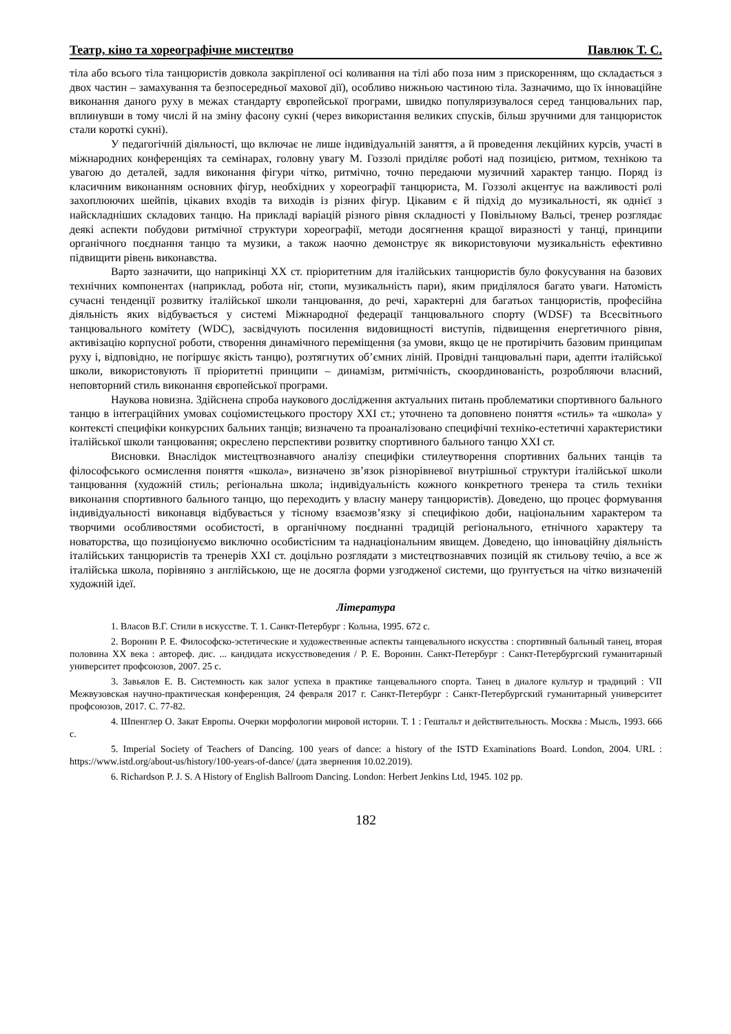Театр, кіно та хореографічне мистецтво Павлюк Т. С.
тіла або всього тіла танцюристів довкола закріпленої осі коливання на тілі або поза ним з прискоренням, що складається з двох частин – замахування та безпосередньої махової дії), особливо нижньою частиною тіла. Зазначимо, що їх інноваційне виконання даного руху в межах стандарту європейської програми, швидко популяризувалося серед танцювальних пар, вплинувши в тому числі й на зміну фасону сукні (через використання великих спусків, більш зручними для танцюристок стали короткі сукні).
У педагогічній діяльності, що включає не лише індивідуальній заняття, а й проведення лекційних курсів, участі в міжнародних конференціях та семінарах, головну увагу М. Гоззолі приділяє роботі над позицією, ритмом, технікою та увагою до деталей, задля виконання фігури чітко, ритмічно, точно передаючи музичний характер танцю. Поряд із класичним виконанням основних фігур, необхідних у хореографії танцюриста, М. Гоззолі акцентує на важливості ролі захоплюючих шейпів, цікавих входів та виходів із різних фігур. Цікавим є й підхід до музикальності, як однієї з найскладніших складових танцю. На прикладі варіацій різного рівня складності у Повільному Вальсі, тренер розглядає деякі аспекти побудови ритмічної структури хореографії, методи досягнення кращої виразності у танці, принципи органічного поєднання танцю та музики, а також наочно демонструє як використовуючи музикальність ефективно підвищити рівень виконавства.
Варто зазначити, що наприкінці ХХ ст. пріоритетним для італійських танцюристів було фокусування на базових технічних компонентах (наприклад, робота ніг, стопи, музикальність пари), яким приділялося багато уваги. Натомість сучасні тенденції розвитку італійської школи танцювання, до речі, характерні для багатьох танцюристів, професійна діяльність яких відбувається у системі Міжнародної федерації танцювального спорту (WDSF) та Всесвітнього танцювального комітету (WDC), засвідчують посилення видовищності виступів, підвищення енергетичного рівня, активізацію корпусної роботи, створення динамічного переміщення (за умови, якщо це не протирічить базовим принципам руху і, відповідно, не погіршує якість танцю), розтягнутих об’ємних ліній. Провідні танцювальні пари, адепти італійської школи, використовують її пріоритетні принципи – динамізм, ритмічність, скоординованість, розробляючи власний, неповторний стиль виконання європейської програми.
Наукова новизна. Здійснена спроба наукового дослідження актуальних питань проблематики спортивного бального танцю в інтеграційних умовах соціомистецького простору ХХІ ст.; уточнено та доповнено поняття «стиль» та «школа» у контексті специфіки конкурсних бальних танців; визначено та проаналізовано специфічні техніко-естетичні характеристики італійської школи танцювання; окреслено перспективи розвитку спортивного бального танцю ХХІ ст.
Висновки. Внаслідок мистецтвознавчого аналізу специфіки стилеутворення спортивних бальних танців та філософського осмислення поняття «школа», визначено зв’язок різнорівневої внутрішньої структури італійської школи танцювання (художній стиль; регіональна школа; індивідуальність кожного конкретного тренера та стиль техніки виконання спортивного бального танцю, що переходить у власну манеру танцюристів). Доведено, що процес формування індивідуальності виконавця відбувається у тісному взаємозв’язку зі специфікою доби, національним характером та творчими особливостями особистості, в органічному поєднанні традицій регіонального, етнічного характеру та новаторства, що позиціонуємо виключно особистісним та наднаціональним явищем. Доведено, що інноваційну діяльність італійських танцюристів та тренерів ХХІ ст. доцільно розглядати з мистецтвознавчих позицій як стильову течію, а все ж італійська школа, порівняно з англійською, ще не досягла форми узгодженої системи, що ґрунтується на чітко визначеній художній ідеї.
Література
1. Власов В.Г. Стили в искусстве. Т. 1. Санкт-Петербург : Кольна, 1995. 672 с.
2. Воронин Р. Е. Философско-эстетические и художественные аспекты танцевального искусства : спортивный бальный танец, вторая половина ХХ века : автореф. дис. ... кандидата искусствоведения / Р. Е. Воронин. Санкт-Петербург : Санкт-Петербургский гуманитарный университет профсоюзов, 2007. 25 с.
3. Завьялов Е. В. Системность как залог успеха в практике танцевального спорта. Танец в диалоге культур и традиций : VII Межвузовская научно-практическая конференция, 24 февраля 2017 г. Санкт-Петербург : Санкт-Петербургский гуманитарный университет профсоюзов, 2017. С. 77-82.
4. Шпенглер О. Закат Европы. Очерки морфологии мировой истории. Т. 1 : Гештальт и действительность. Москва : Мысль, 1993. 666 с.
5. Imperial Society of Teachers of Dancing. 100 years of dance: a history of the ISTD Examinations Board. London, 2004. URL : https://www.istd.org/about-us/history/100-years-of-dance/ (дата звернення 10.02.2019).
6. Richardson P. J. S. A History of English Ballroom Dancing. London: Herbert Jenkins Ltd, 1945. 102 pp.
182